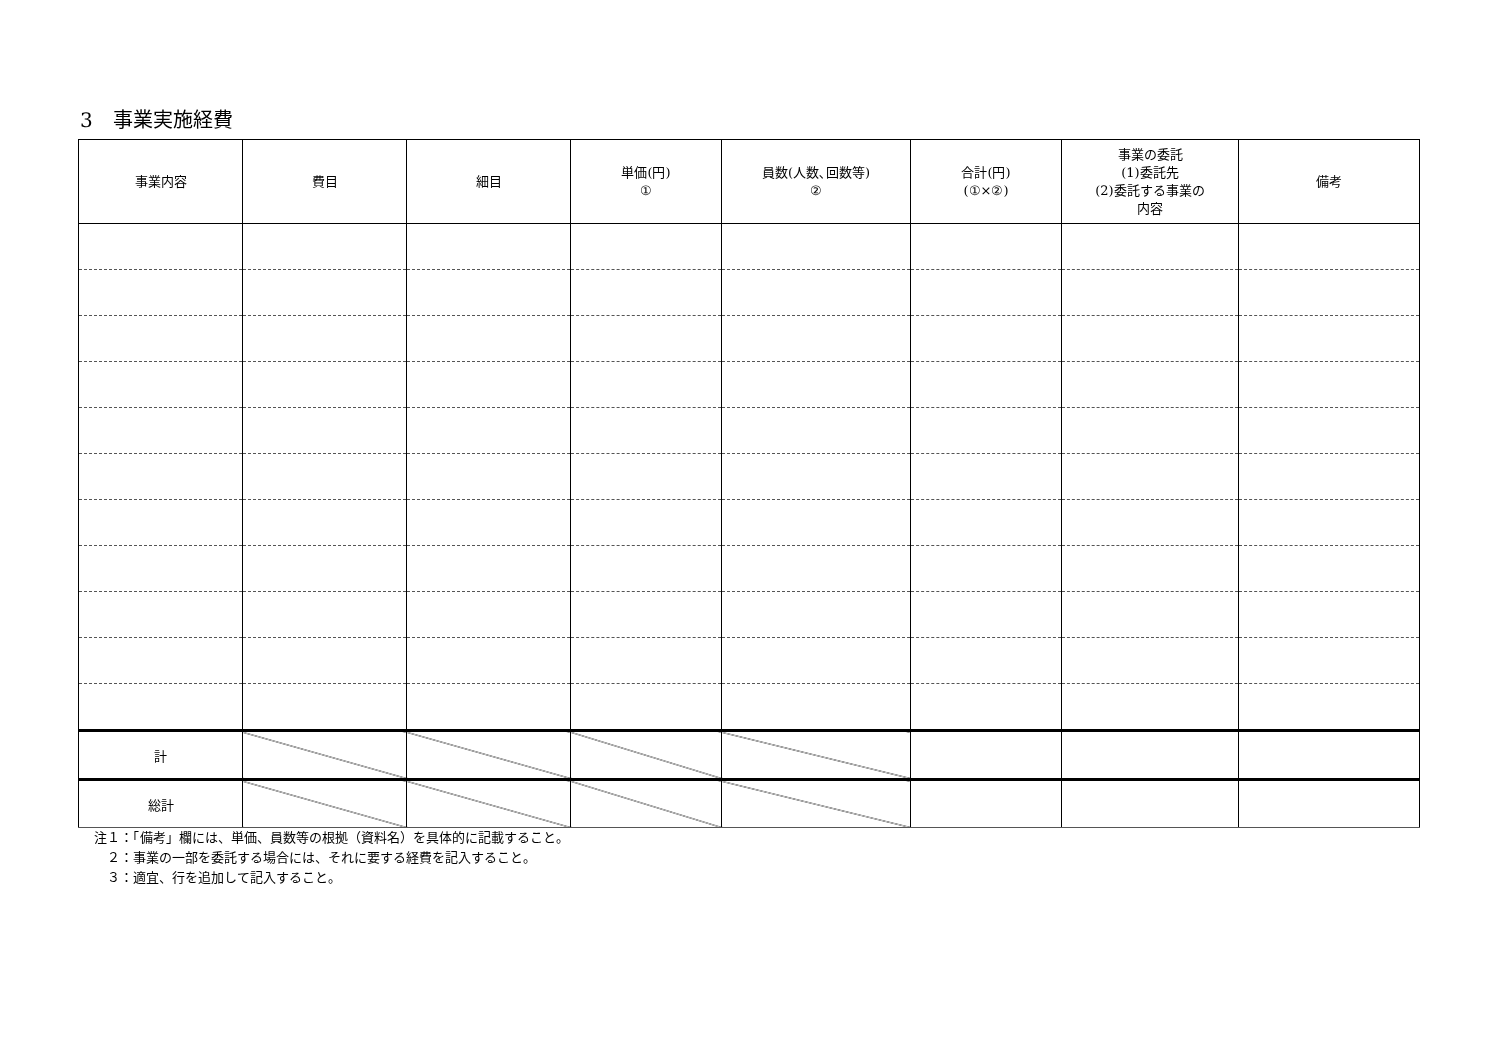3　事業実施経費
| 事業内容 | 費目 | 細目 | 単価(円) ① | 員数(人数､回数等) ② | 合計(円) (①×②) | 事業の委託 (1)委託先 (2)委託する事業の 内容 | 備考 |
| --- | --- | --- | --- | --- | --- | --- | --- |
| 計 | | | | | | | |
| 総計 | | | | | | | |
注１：「備考」欄には、単価、員数等の根拠（資料名）を具体的に記載すること。
　２：事業の一部を委託する場合には、それに要する経費を記入すること。
　３：適宜、行を追加して記入すること。